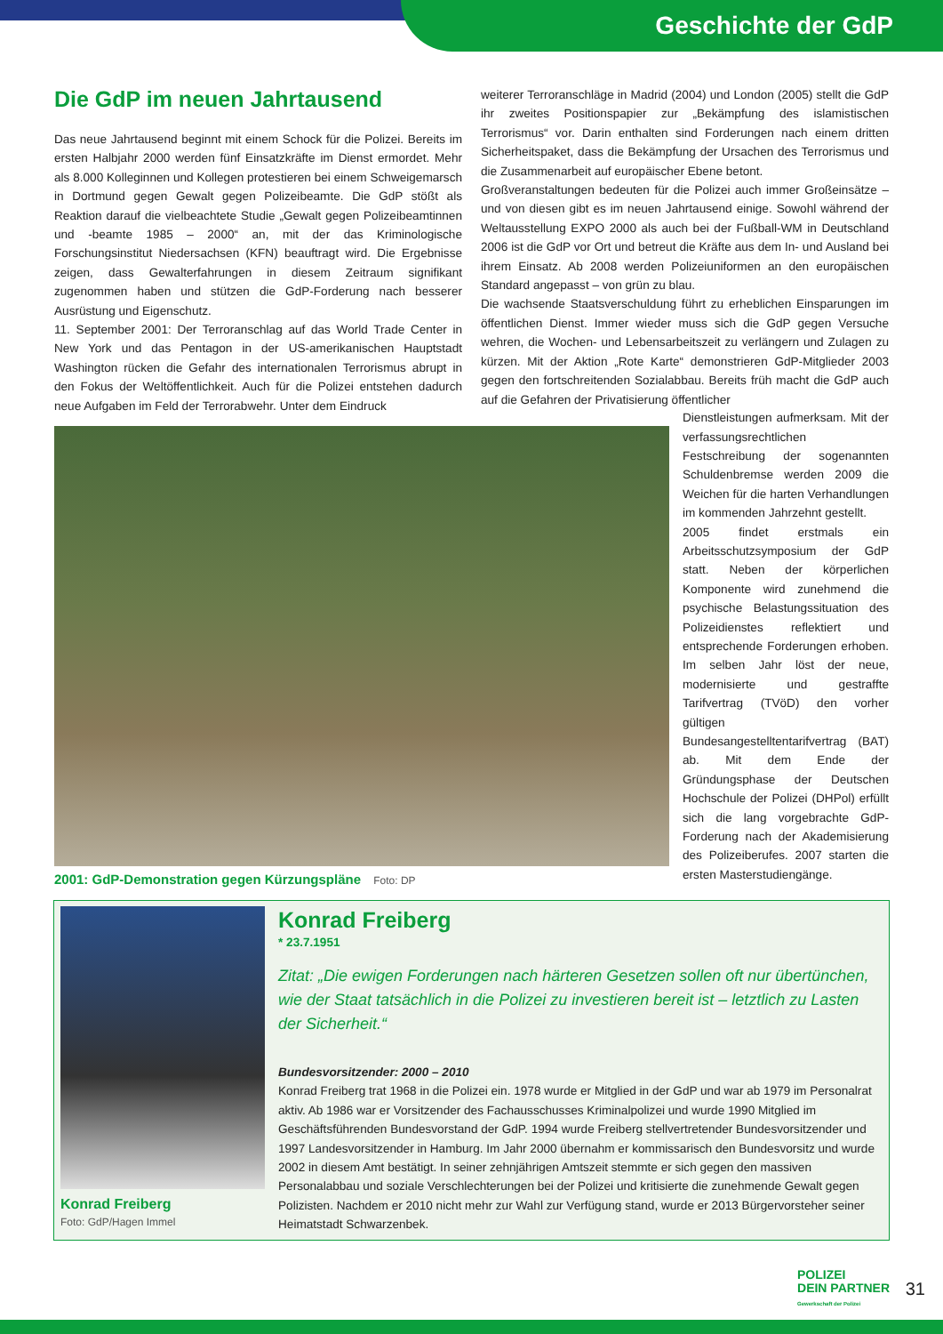Geschichte der GdP
Die GdP im neuen Jahrtausend
Das neue Jahrtausend beginnt mit einem Schock für die Polizei. Bereits im ersten Halbjahr 2000 werden fünf Einsatzkräfte im Dienst ermordet. Mehr als 8.000 Kolleginnen und Kollegen protestieren bei einem Schweigemarsch in Dortmund gegen Gewalt gegen Polizeibeamte. Die GdP stößt als Reaktion darauf die vielbeachtete Studie „Gewalt gegen Polizeibeamtinnen und -beamte 1985 – 2000“ an, mit der das Kriminologische Forschungsinstitut Niedersachsen (KFN) beauftragt wird. Die Ergebnisse zeigen, dass Gewalterfahrungen in diesem Zeitraum signifikant zugenommen haben und stützen die GdP-Forderung nach besserer Ausrüstung und Eigenschutz.
11. September 2001: Der Terroranschlag auf das World Trade Center in New York und das Pentagon in der US-amerikanischen Hauptstadt Washington rücken die Gefahr des internationalen Terrorismus abrupt in den Fokus der Weltöffentlichkeit. Auch für die Polizei entstehen dadurch neue Aufgaben im Feld der Terrorabwehr. Unter dem Eindruck
weiterer Terroranschläge in Madrid (2004) und London (2005) stellt die GdP ihr zweites Positionspapier zur „Bekämpfung des islamistischen Terrorismus“ vor. Darin enthalten sind Forderungen nach einem dritten Sicherheitspaket, dass die Bekämpfung der Ursachen des Terrorismus und die Zusammenarbeit auf europäischer Ebene betont.
Großveranstaltungen bedeuten für die Polizei auch immer Großeinsätze – und von diesen gibt es im neuen Jahrtausend einige. Sowohl während der Weltausstellung EXPO 2000 als auch bei der Fußball-WM in Deutschland 2006 ist die GdP vor Ort und betreut die Kräfte aus dem In- und Ausland bei ihrem Einsatz. Ab 2008 werden Polizeiuniformen an den europäischen Standard angepasst – von grün zu blau.
Die wachsende Staatsverschuldung führt zu erheblichen Einsparungen im öffentlichen Dienst. Immer wieder muss sich die GdP gegen Versuche wehren, die Wochen- und Lebensarbeitszeit zu verlängern und Zulagen zu kürzen. Mit der Aktion „Rote Karte“ demonstrieren GdP-Mitglieder 2003 gegen den fortschreitenden Sozialabbau. Bereits früh macht die GdP auch auf die Gefahren der Privatisierung öffentlicher
2001: GdP-Demonstration gegen Kürzungspläne Foto: DP
Dienstleistungen aufmerksam. Mit der verfassungsrechtlichen Festschreibung der sogenannten Schuldenbremse werden 2009 die Weichen für die harten Verhandlungen im kommenden Jahrzehnt gestellt.
2005 findet erstmals ein Arbeitsschutzsymposium der GdP statt. Neben der körperlichen Komponente wird zunehmend die psychische Belastungssituation des Polizeidienstes reflektiert und entsprechende Forderungen erhoben. Im selben Jahr löst der neue, modernisierte und gestraffte Tarifvertrag (TVöD) den vorher gültigen Bundesangestelltentarifvertrag (BAT) ab. Mit dem Ende der Gründungsphase der Deutschen Hochschule der Polizei (DHPol) erfüllt sich die lang vorgebrachte GdP-Forderung nach der Akademisierung des Polizeiberufes. 2007 starten die ersten Masterstudiengänge.
Konrad Freiberg
Foto: GdP/Hagen Immel
Konrad Freiberg
* 23.7.1951
Zitat: „Die ewigen Forderungen nach härteren Gesetzen sollen oft nur übertünchen, wie der Staat tatsächlich in die Polizei zu investieren bereit ist – letztlich zu Lasten der Sicherheit.“
Bundesvorsitzender: 2000 – 2010
Konrad Freiberg trat 1968 in die Polizei ein. 1978 wurde er Mitglied in der GdP und war ab 1979 im Personalrat aktiv. Ab 1986 war er Vorsitzender des Fachausschusses Kriminalpolizei und wurde 1990 Mitglied im Geschäftsführenden Bundesvorstand der GdP. 1994 wurde Freiberg stellvertretender Bundesvorsitzender und 1997 Landesvorsitzender in Hamburg. Im Jahr 2000 übernahm er kommissarisch den Bundesvorsitz und wurde 2002 in diesem Amt bestätigt. In seiner zehnjährigen Amtszeit stemmte er sich gegen den massiven Personalabbau und soziale Verschlechterungen bei der Polizei und kritisierte die zunehmende Gewalt gegen Polizisten. Nachdem er 2010 nicht mehr zur Wahl zur Verfügung stand, wurde er 2013 Bürgervorsteher seiner Heimatstadt Schwarzenbek.
POLIZEI
DEIN PARTNER
Gewerkschaft der Polizei
31